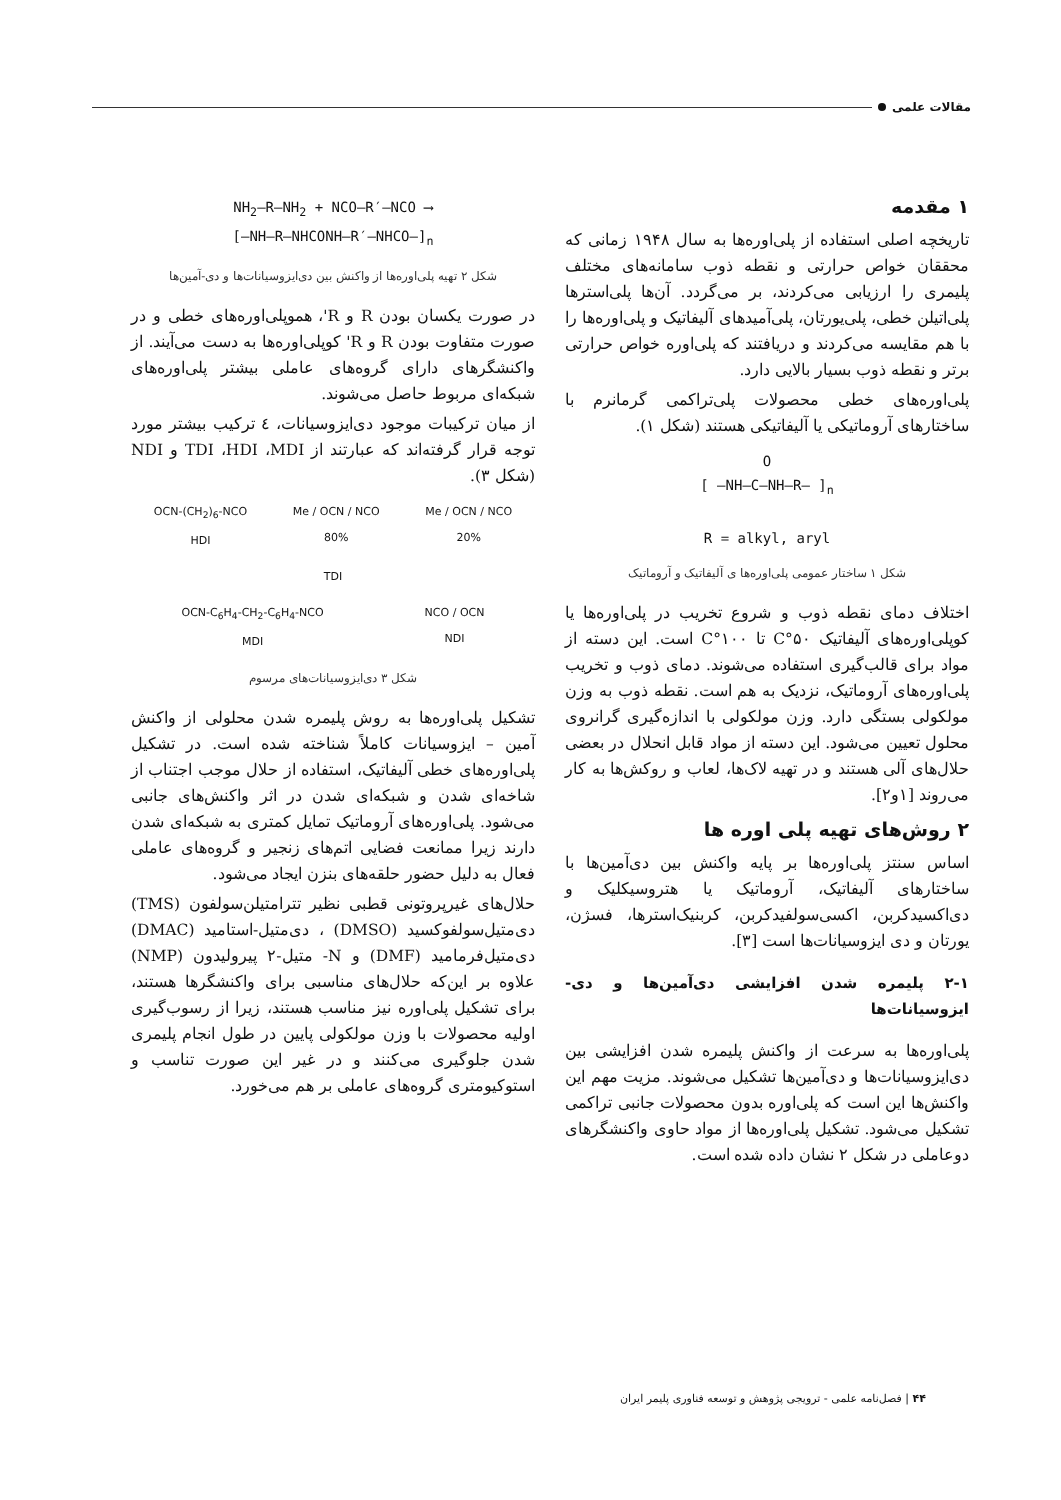مقالات علمی
۱ مقدمه
تاریخچه اصلی استفاده از پلی‌اوره‌ها به سال ۱۹۴۸ زمانی که محققان خواص حرارتی و نقطه ذوب سامانه‌های مختلف پلیمری را ارزیابی می‌کردند، بر می‌گردد. آن‌ها پلی‌استرها پلی‌اتیلن خطی، پلی‌یورتان، پلی‌آمیدهای آلیفاتیک و پلی‌اوره‌ها را با هم مقایسه می‌کردند و دریافتند که پلی‌اوره خواص حرارتی برتر و نقطه ذوب بسیار بالایی دارد.
پلی‌اوره‌های خطی محصولات پلی‌تراکمی گرمانرم با ساختارهای آروماتیکی یا آلیفاتیکی هستند (شکل ۱).
O
[ —NH—C—NH—R— ]<sub>n</sub>
R = alkyl, aryl
شکل ۱ ساختار عمومی پلی‌اوره‌ها ی آلیفاتیک و آروماتیک
اختلاف دمای نقطه ذوب و شروع تخریب در پلی‌اوره‌ها یا کوپلی‌اوره‌های آلیفاتیک ۵۰°C تا ۱۰۰°C است. این دسته از مواد برای قالب‌گیری استفاده می‌شوند. دمای ذوب و تخریب پلی‌اوره‌های آروماتیک، نزدیک به هم است. نقطه ذوب به وزن مولکولی بستگی دارد. وزن مولکولی با اندازه‌گیری گرانروی محلول تعیین می‌شود. این دسته از مواد قابل انحلال در بعضی حلال‌های آلی هستند و در تهیه لاک‌ها، لعاب و روکش‌ها به کار می‌روند [۱و۲].
۲ روش‌های تهیه پلی اوره ها
اساس سنتز پلی‌اوره‌ها بر پایه واکنش بین دی‌آمین‌ها با ساختارهای آلیفاتیک، آروماتیک یا هتروسیکلیک و دی‌اکسیدکربن، اکسی‌سولفیدکربن، کربنیک‌استرها، فسژن، یورتان و دی ایزوسیانات‌ها است [۳].
۲-۱ پلیمره شدن افزایشی دی‌آمین‌ها و دی-ایزوسیانات‌ها
پلی‌اوره‌ها به سرعت از واکنش پلیمره شدن افزایشی بین دی‌ایزوسیانات‌ها و دی‌آمین‌ها تشکیل می‌شوند. مزیت مهم این واکنش‌ها این است که پلی‌اوره بدون محصولات جانبی تراکمی تشکیل می‌شود. تشکیل پلی‌اوره‌ها از مواد حاوی واکنشگرهای دوعاملی در شکل ۲ نشان داده شده است.
NH<sub>2</sub>—R—NH<sub>2</sub> + NCO—R′—NCO ⟶
[—NH—R—NHCONH—R′—NHCO—]<sub>n</sub>
شکل ۲ تهیه پلی‌اوره‌ها از واکنش بین دی‌ایزوسیانات‌ها و دی-آمین‌ها
در صورت یکسان بودن R و R'، هموپلی‌اوره‌های خطی و در صورت متفاوت بودن R و R' کوپلی‌اوره‌ها به دست می‌آیند. از واکنشگرهای دارای گروه‌های عاملی بیشتر پلی‌اوره‌های شبکه‌ای مربوط حاصل می‌شوند.
از میان ترکیبات موجود دی‌ایزوسیانات، ٤ ترکیب بیشتر مورد توجه قرار گرفته‌اند که عبارتند از TDI ،HDI ،MDI و NDI (شکل ۳).
OCN-(CH<sub>2</sub>)<sub>6</sub>-NCO
HDI
Me / OCN / NCO
80%
Me / OCN / NCO
20%
TDI
OCN-C<sub>6</sub>H<sub>4</sub>-CH<sub>2</sub>-C<sub>6</sub>H<sub>4</sub>-NCO
MDI
NCO / OCN
NDI
شکل ۳ دی‌ایزوسیانات‌های مرسوم
تشکیل پلی‌اوره‌ها به روش پلیمره شدن محلولی از واکنش آمین – ایزوسیانات کاملاً شناخته شده است. در تشکیل پلی‌اوره‌های خطی آلیفاتیک، استفاده از حلال موجب اجتناب از شاخه‌ای شدن و شبکه‌ای شدن در اثر واکنش‌های جانبی می‌شود. پلی‌اوره‌های آروماتیک تمایل کمتری به شبکه‌ای شدن دارند زیرا ممانعت فضایی اتم‌های زنجیر و گروه‌های عاملی فعال به دلیل حضور حلقه‌های بنزن ایجاد می‌شود.
حلال‌های غیرپروتونی قطبی نظیر تترامتیلن‌سولفون (TMS) دی‌متیل‌سولفوکسید (DMSO) ، دی‌متیل-استامید (DMAC) دی‌متیل‌فرمامید (DMF) و N- متیل-۲ پیرولیدون (NMP) علاوه بر این‌که حلال‌های مناسبی برای واکنشگرها هستند، برای تشکیل پلی‌اوره نیز مناسب هستند، زیرا از رسوب‌گیری اولیه محصولات با وزن مولکولی پایین در طول انجام پلیمری شدن جلوگیری می‌کنند و در غیر این صورت تناسب و استوکیومتری گروه‌های عاملی بر هم می‌خورد.
۴۴ | فصل‌نامه علمی - ترویجی پژوهش و توسعه فناوری پلیمر ایران